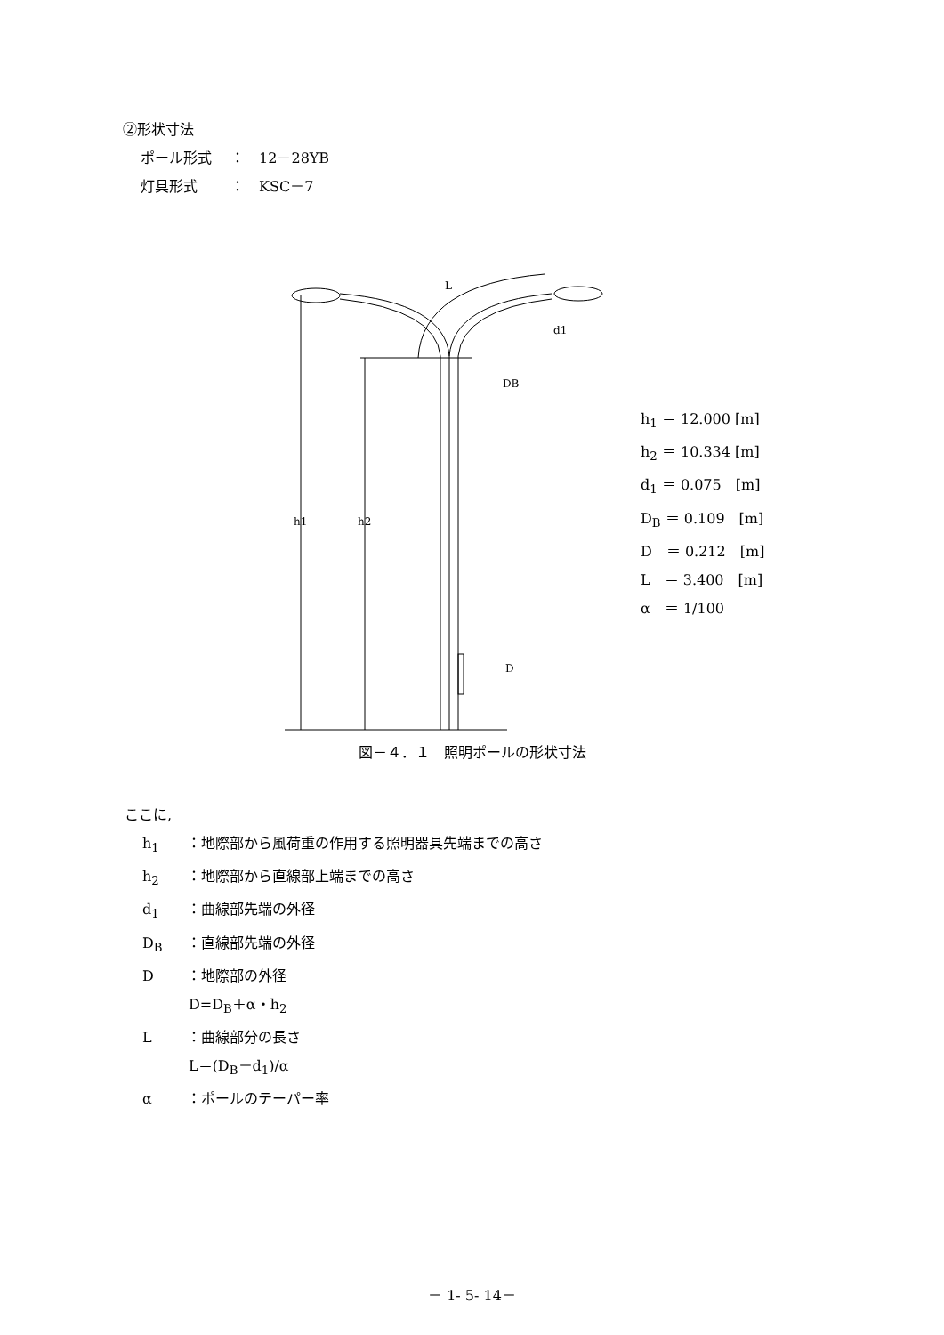②形状寸法
ポール形式　 ：　12－28YB
灯具形式　　 ：　KSC－7
L
d1
DB
D
h1
h2
h<sub>1</sub> ＝ 12.000 [m]
h<sub>2</sub> ＝ 10.334 [m]
d<sub>1</sub> ＝ 0.075　[m]
D<sub>B</sub> ＝ 0.109　[m]
D　＝ 0.212　[m]
L　＝ 3.400　[m]
α　＝ 1/100
図－４．１　照明ポールの形状寸法
ここに,
h<sub>1</sub> ：地際部から風荷重の作用する照明器具先端までの高さ
h<sub>2</sub> ：地際部から直線部上端までの高さ
d<sub>1</sub> ：曲線部先端の外径
D<sub>B</sub> ：直線部先端の外径
D ：地際部の外径
D=D<sub>B</sub>＋α・h<sub>2</sub>
L ：曲線部分の長さ
L＝(D<sub>B</sub>－d<sub>1</sub>)/α
α ：ポールのテーパー率
－ 1- 5- 14－